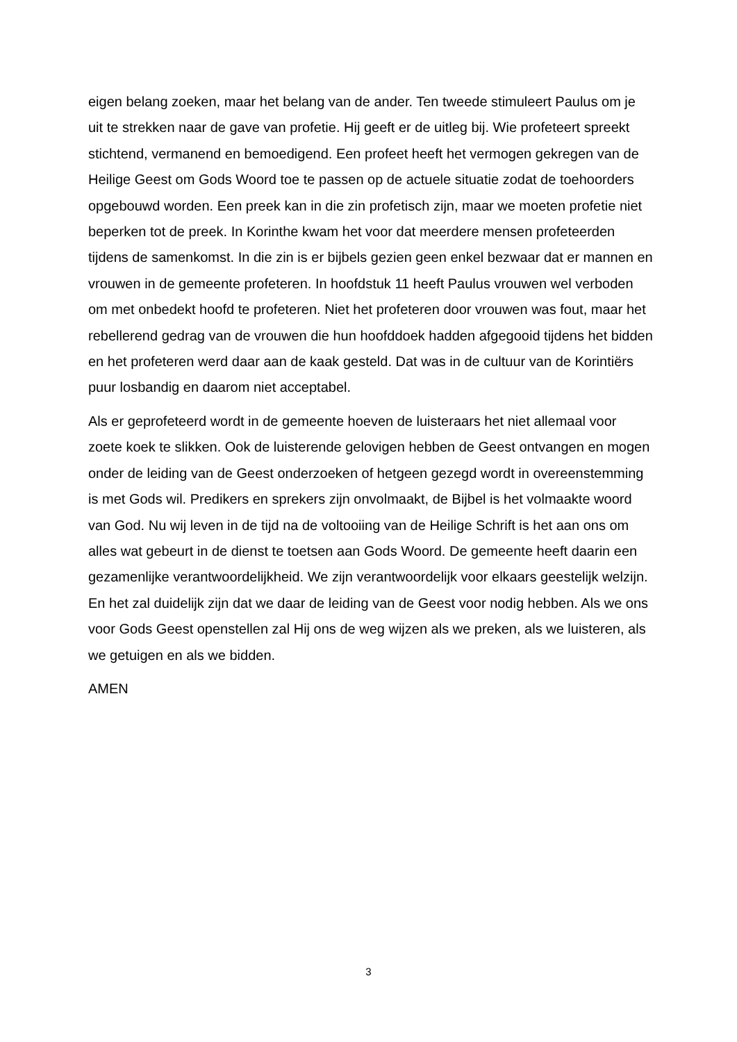eigen belang zoeken, maar het belang van de ander. Ten tweede stimuleert Paulus om je uit te strekken naar de gave van profetie. Hij geeft er de uitleg bij. Wie profeteert spreekt stichtend, vermanend en bemoedigend. Een profeet heeft het vermogen gekregen van de Heilige Geest om Gods Woord toe te passen op de actuele situatie zodat de toehoorders opgebouwd worden. Een preek kan in die zin profetisch zijn, maar we moeten profetie niet beperken tot de preek. In Korinthe kwam het voor dat meerdere mensen profeteerden tijdens de samenkomst. In die zin is er bijbels gezien geen enkel bezwaar dat er mannen en vrouwen in de gemeente profeteren. In hoofdstuk 11 heeft Paulus vrouwen wel verboden om met onbedekt hoofd te profeteren. Niet het profeteren door vrouwen was fout, maar het rebellerend gedrag van de vrouwen die hun hoofddoek hadden afgegooid tijdens het bidden en het profeteren werd daar aan de kaak gesteld. Dat was in de cultuur van de Korintiërs puur losbandig en daarom niet acceptabel.
Als er geprofeteerd wordt in de gemeente hoeven de luisteraars het niet allemaal voor zoete koek te slikken. Ook de luisterende gelovigen hebben de Geest ontvangen en mogen onder de leiding van de Geest onderzoeken of hetgeen gezegd wordt in overeenstemming is met Gods wil. Predikers en sprekers zijn onvolmaakt, de Bijbel is het volmaakte woord van God. Nu wij leven in de tijd na de voltooiing van de Heilige Schrift is het aan ons om alles wat gebeurt in de dienst te toetsen aan Gods Woord. De gemeente heeft daarin een gezamenlijke verantwoordelijkheid. We zijn verantwoordelijk voor elkaars geestelijk welzijn. En het zal duidelijk zijn dat we daar de leiding van de Geest voor nodig hebben. Als we ons voor Gods Geest openstellen zal Hij ons de weg wijzen als we preken, als we luisteren, als we getuigen en als we bidden.
AMEN
3